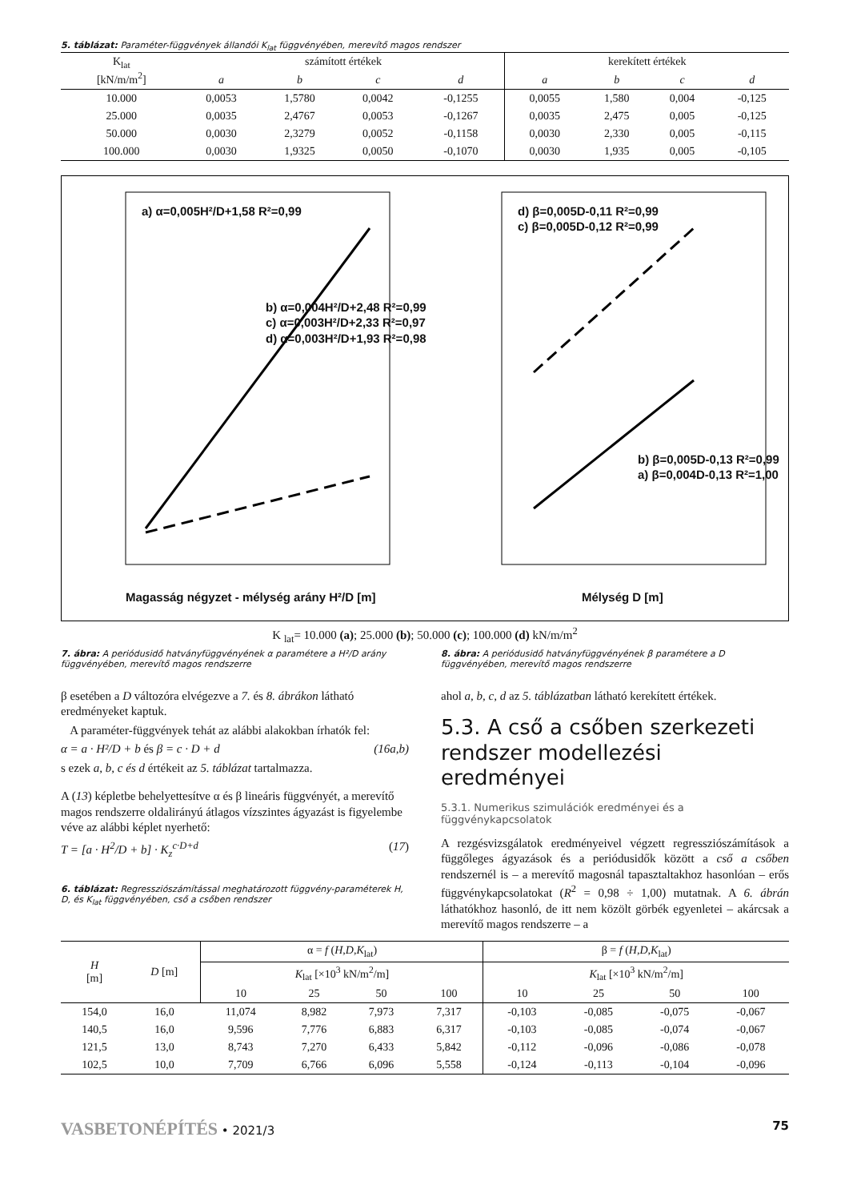5. táblázat: Paraméter-függvények állandói K<sub>lat</sub> függvényében, merevítő magos rendszer
| K<sub>lat</sub> [kN/m/m<sup>2</sup>] | számított értékek | | | | kerekített értékek | | | |
| | a | b | c | d | a | b | c | d |
| 10.000 | 0,0053 | 1,5780 | 0,0042 | -0,1255 | 0,0055 | 1,580 | 0,004 | -0,125 |
| 25.000 | 0,0035 | 2,4767 | 0,0053 | -0,1267 | 0,0035 | 2,475 | 0,005 | -0,125 |
| 50.000 | 0,0030 | 2,3279 | 0,0052 | -0,1158 | 0,0030 | 2,330 | 0,005 | -0,115 |
| 100.000 | 0,0030 | 1,9325 | 0,0050 | -0,1070 | 0,0030 | 1,935 | 0,005 | -0,105 |
a) α=0,005H²/D+1,58 R²=0,99
b) α=0,004H²/D+2,48 R²=0,99
c) α=0,003H²/D+2,33 R²=0,97
d) α=0,003H²/D+1,93 R²=0,98
Magasság négyzet - mélység arány H²/D [m]
d) β=0,005D-0,11 R²=0,99
c) β=0,005D-0,12 R²=0,99
b) β=0,005D-0,13 R²=0,99
a) β=0,004D-0,13 R²=1,00
Mélység D [m]
K <sub>lat</sub>= 10.000 (a); 25.000 (b); 50.000 (c); 100.000 (d) kN/m/m<sup>2</sup>
7. ábra: A periódusidő hatványfüggvényének α paramétere a H²/D arány függvényében, merevítő magos rendszerre
8. ábra: A periódusidő hatványfüggvényének β paramétere a D függvényében, merevítő magos rendszerre
β esetében a D változóra elvégezve a 7. és 8. ábrákon látható eredményeket kaptuk.
A paraméter-függvények tehát az alábbi alakokban írhatók fel:
α = a · H²/D + b és β = c · D + d (16a,b)
s ezek a, b, c és d értékeit az 5. táblázat tartalmazza.
A (13) képletbe behelyettesítve α és β lineáris függvényét, a merevítő magos rendszerre oldalirányú átlagos vízszintes ágyazást is figyelembe véve az alábbi képlet nyerhető:
T = [a · H<sup>2</sup>/D + b] · K<sub>z</sub><sup>c·D+d</sup> (17)
6. táblázat: Regressziószámítással meghatározott függvény-paraméterek H, D, és K<sub>lat</sub> függvényében, cső a csőben rendszer
ahol a, b, c, d az 5. táblázatban látható kerekített értékek.
5.3. A cső a csőben szerkezeti rendszer modellezési eredményei
5.3.1. Numerikus szimulációk eredményei és a függvénykapcsolatok
A rezgésvizsgálatok eredményeivel végzett regressziószámítások a függőleges ágyazások és a periódusidők között a cső a csőben rendszernél is – a merevítő magosnál tapasztaltakhoz hasonlóan – erős függvénykapcsolatokat (R<sup>2</sup> = 0,98 ÷ 1,00) mutatnak. A 6. ábrán láthatókhoz hasonló, de itt nem közölt görbék egyenletei – akárcsak a merevítő magos rendszerre – a
| H [m] | D [m] | α = f ( H,D,K<sub>lat</sub>) | | | | β = f ( H,D,K<sub>lat</sub>) | | | |
| | | K<sub>lat</sub> [×10<sup>3</sup> kN/m<sup>2</sup>/m] | | | | K<sub>lat</sub> [×10<sup>3</sup> kN/m<sup>2</sup>/m] | | | |
| | | 10 | 25 | 50 | 100 | 10 | 25 | 50 | 100 |
| 154,0 | 16,0 | 11,074 | 8,982 | 7,973 | 7,317 | -0,103 | -0,085 | -0,075 | -0,067 |
| 140,5 | 16,0 | 9,596 | 7,776 | 6,883 | 6,317 | -0,103 | -0,085 | -0,074 | -0,067 |
| 121,5 | 13,0 | 8,743 | 7,270 | 6,433 | 5,842 | -0,112 | -0,096 | -0,086 | -0,078 |
| 102,5 | 10,0 | 7,709 | 6,766 | 6,096 | 5,558 | -0,124 | -0,113 | -0,104 | -0,096 |
VASBETONÉPÍTÉS • 2021/3 75